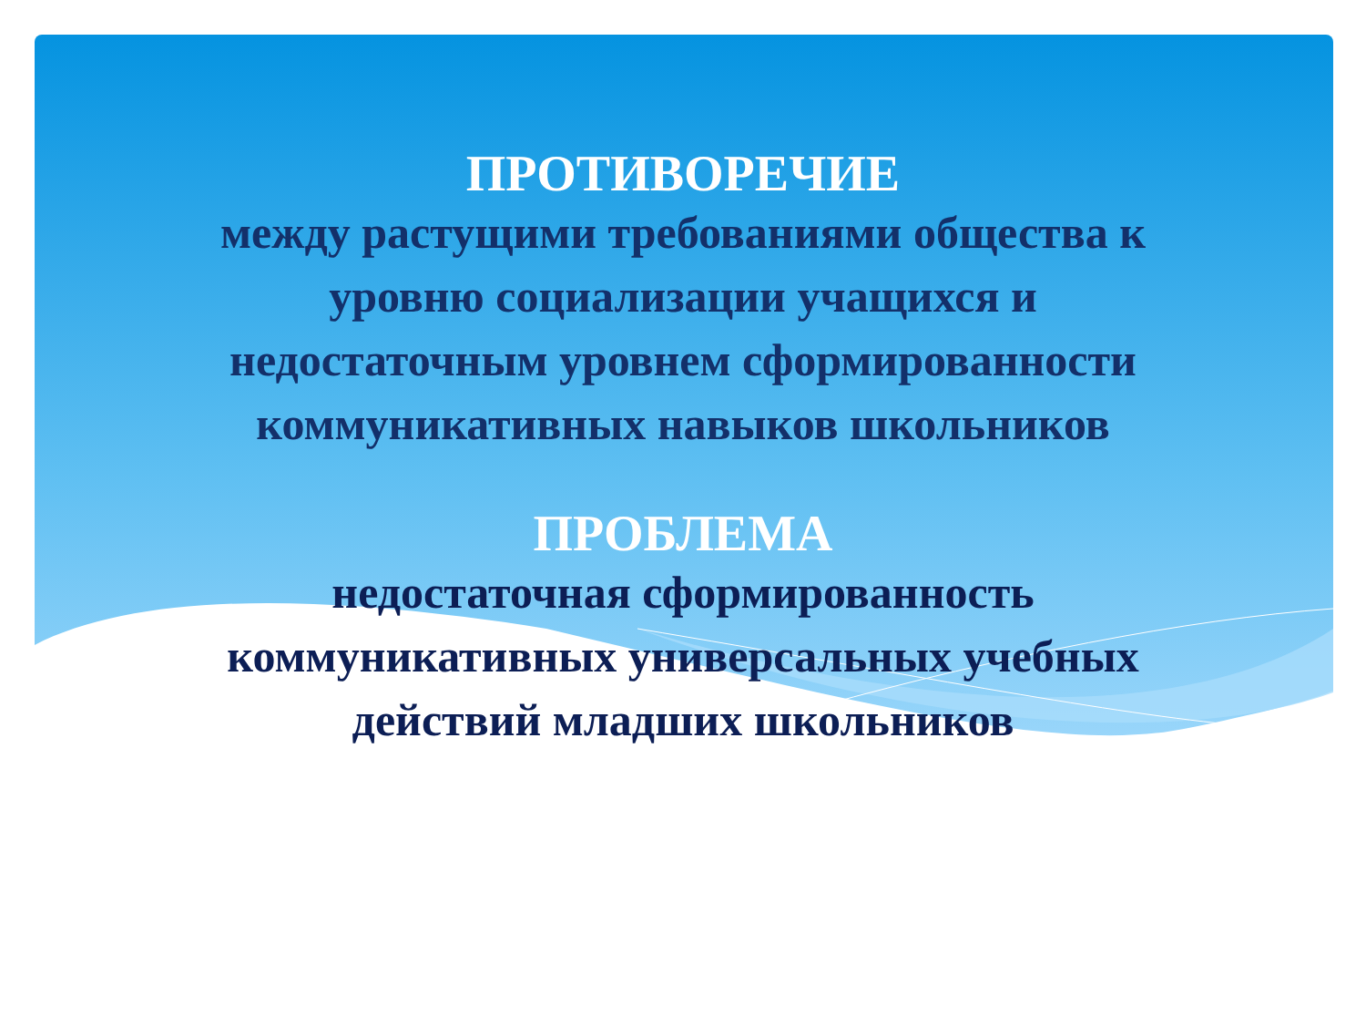ПРОТИВОРЕЧИЕ
между растущими требованиями общества к
уровню социализации учащихся и
недостаточным уровнем сформированности
коммуникативных навыков школьников
ПРОБЛЕМА
недостаточная сформированность
коммуникативных универсальных учебных
действий младших школьников